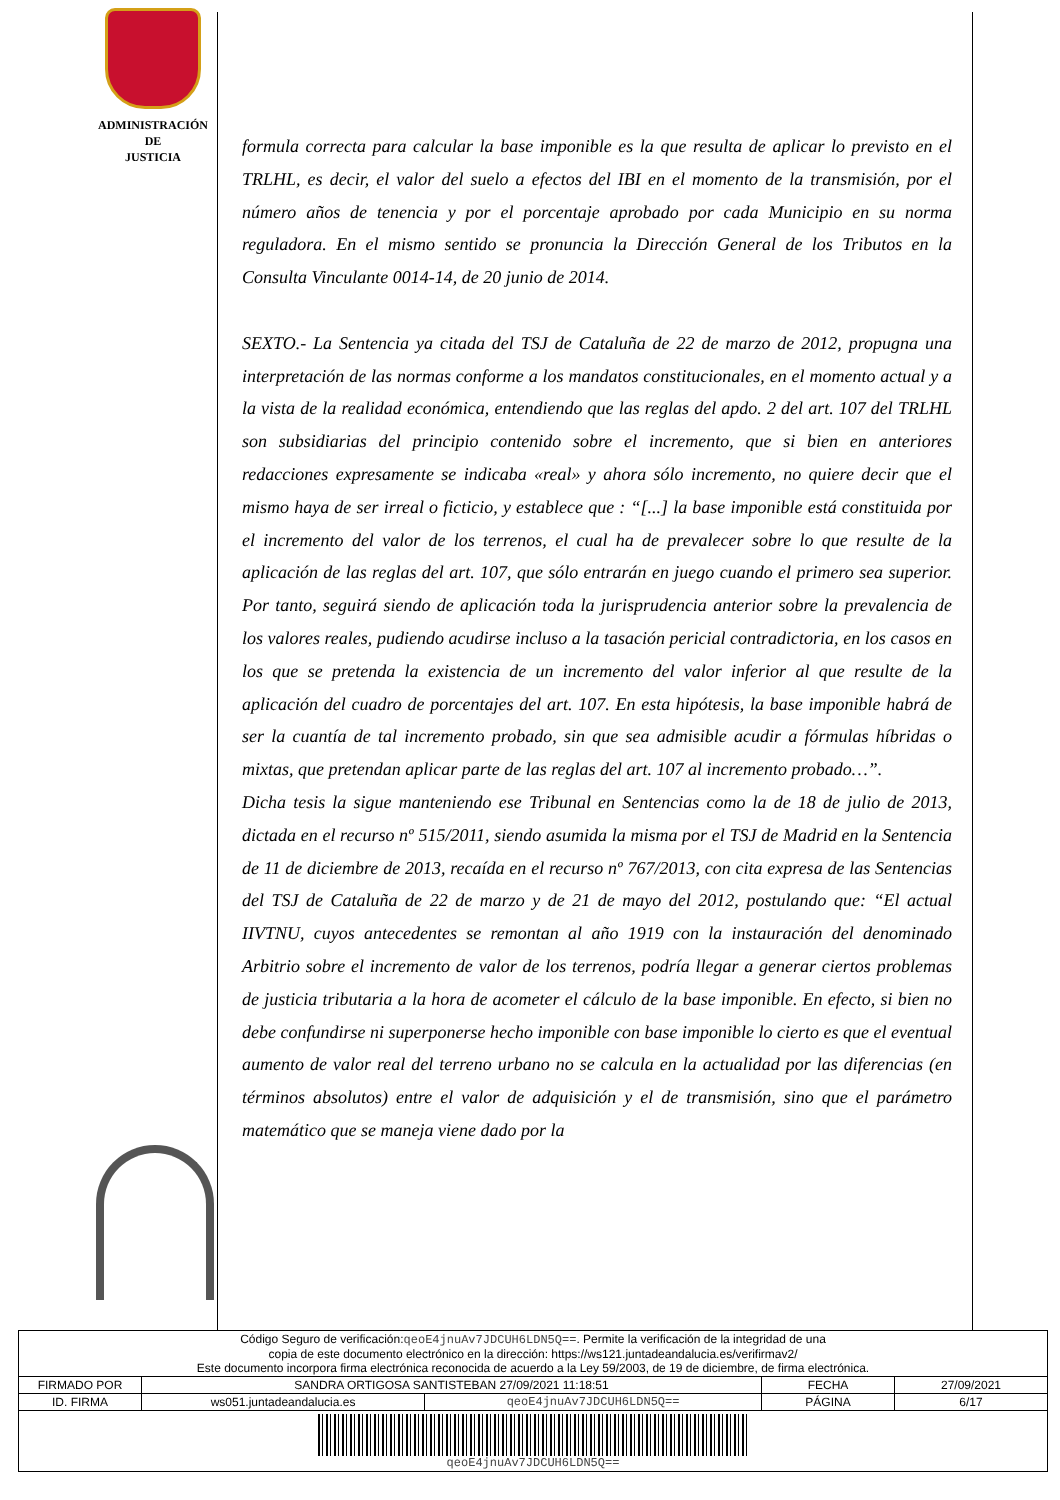ADMINISTRACIÓN
DE
JUSTICIA
formula correcta para calcular la base imponible es la que resulta de aplicar lo previsto en el TRLHL, es decir, el valor del suelo a efectos del IBI en el momento de la transmisión, por el número años de tenencia y por el porcentaje aprobado por cada Municipio en su norma reguladora. En el mismo sentido se pronuncia la Dirección General de los Tributos en la Consulta Vinculante 0014-14, de 20 junio de 2014.
SEXTO.- La Sentencia ya citada del TSJ de Cataluña de 22 de marzo de 2012, propugna una interpretación de las normas conforme a los mandatos constitucionales, en el momento actual y a la vista de la realidad económica, entendiendo que las reglas del apdo. 2 del art. 107 del TRLHL son subsidiarias del principio contenido sobre el incremento, que si bien en anteriores redacciones expresamente se indicaba «real» y ahora sólo incremento, no quiere decir que el mismo haya de ser irreal o ficticio, y establece que : “[...] la base imponible está constituida por el incremento del valor de los terrenos, el cual ha de prevalecer sobre lo que resulte de la aplicación de las reglas del art. 107, que sólo entrarán en juego cuando el primero sea superior. Por tanto, seguirá siendo de aplicación toda la jurisprudencia anterior sobre la prevalencia de los valores reales, pudiendo acudirse incluso a la tasación pericial contradictoria, en los casos en los que se pretenda la existencia de un incremento del valor inferior al que resulte de la aplicación del cuadro de porcentajes del art. 107. En esta hipótesis, la base imponible habrá de ser la cuantía de tal incremento probado, sin que sea admisible acudir a fórmulas híbridas o mixtas, que pretendan aplicar parte de las reglas del art. 107 al incremento probado…”.
Dicha tesis la sigue manteniendo ese Tribunal en Sentencias como la de 18 de julio de 2013, dictada en el recurso nº 515/2011, siendo asumida la misma por el TSJ de Madrid en la Sentencia de 11 de diciembre de 2013, recaída en el recurso nº 767/2013, con cita expresa de las Sentencias del TSJ de Cataluña de 22 de marzo y de 21 de mayo del 2012, postulando que: “El actual IIVTNU, cuyos antecedentes se remontan al año 1919 con la instauración del denominado Arbitrio sobre el incremento de valor de los terrenos, podría llegar a generar ciertos problemas de justicia tributaria a la hora de acometer el cálculo de la base imponible. En efecto, si bien no debe confundirse ni superponerse hecho imponible con base imponible lo cierto es que el eventual aumento de valor real del terreno urbano no se calcula en la actualidad por las diferencias (en términos absolutos) entre el valor de adquisición y el de transmisión, sino que el parámetro matemático que se maneja viene dado por la
| Código Seguro de verificación: qeoE4jnuAv7JDCUH6LDN5Q== . Permite la verificación de la integridad de una copia de este documento electrónico en la dirección: https://ws121.juntadeandalucia.es/verifirmav2/ Este documento incorpora firma electrónica reconocida de acuerdo a la Ley 59/2003, de 19 de diciembre, de firma electrónica. | | | | |
| FIRMADO POR | SANDRA ORTIGOSA SANTISTEBAN 27/09/2021 11:18:51 | | FECHA | 27/09/2021 |
| ID. FIRMA | ws051.juntadeandalucia.es | qeoE4jnuAv7JDCUH6LDN5Q== | PÁGINA | 6/17 |
| qeoE4jnuAv7JDCUH6LDN5Q== | | | | |